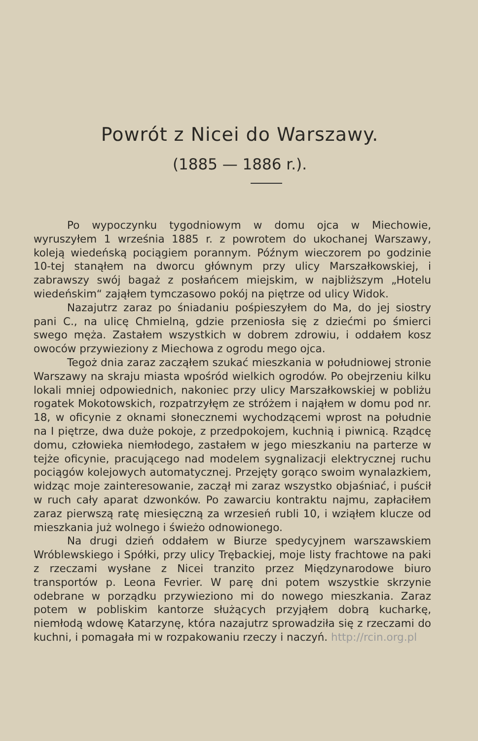Powrót z Nicei do Warszawy.
(1885 — 1886 r.).
Po wypoczynku tygodniowym w domu ojca w Miechowie, wyruszyłem 1 września 1885 r. z powrotem do ukochanej Warszawy, koleją wiedeńską pociągiem porannym. Późnym wieczorem po godzinie 10-tej stanąłem na dworcu głównym przy ulicy Marszałkowskiej, i zabrawszy swój bagaż z posłańcem miejskim, w najbliższym „Hotelu wiedeńskim“ zająłem tymczasowo pokój na piętrze od ulicy Widok.
Nazajutrz zaraz po śniadaniu pośpieszyłem do Ma, do jej siostry pani C., na ulicę Chmielną, gdzie przeniosła się z dziećmi po śmierci swego męża. Zastałem wszystkich w dobrem zdrowiu, i oddałem kosz owoców przywieziony z Miechowa z ogrodu mego ojca.
Tegoż dnia zaraz zacząłem szukać mieszkania w południowej stronie Warszawy na skraju miasta wpośród wielkich ogrodów. Po obejrzeniu kilku lokali mniej odpowiednich, nakoniec przy ulicy Marszałkowskiej w pobliżu rogatek Mokotowskich, rozpatrzyłęm ze stróżem i nająłem w domu pod nr. 18, w oficynie z oknami słonecznemi wychodzącemi wprost na południe na I piętrze, dwa duże pokoje, z przedpokojem, kuchnią i piwnicą. Rządcę domu, człowieka niemłodego, zastałem w jego mieszkaniu na parterze w tejże oficynie, pracującego nad modelem sygnalizacji elektrycznej ruchu pociągów kolejowych automatycznej. Przejęty gorąco swoim wynalazkiem, widząc moje zainteresowanie, zaczął mi zaraz wszystko objaśniać, i puścił w ruch cały aparat dzwonków. Po zawarciu kontraktu najmu, zapłaciłem zaraz pierwszą ratę miesięczną za wrzesień rubli 10, i wziąłem klucze od mieszkania już wolnego i świeżo odnowionego.
Na drugi dzień oddałem w Biurze spedycyjnem warszawskiem Wróblewskiego i Spółki, przy ulicy Trębackiej, moje listy frachtowe na paki z rzeczami wysłane z Nicei tranzito przez Międzynarodowe biuro transportów p. Leona Fevrier. W parę dni potem wszystkie skrzynie odebrane w porządku przywieziono mi do nowego mieszkania. Zaraz potem w pobliskim kantorze służących przyjąłem dobrą kucharkę, niemłodą wdowę Katarzynę, która nazajutrz sprowadziła się z rzeczami do kuchni, i pomagała mi w rozpakowaniu rzeczy i naczyń. http://rcin.org.pl